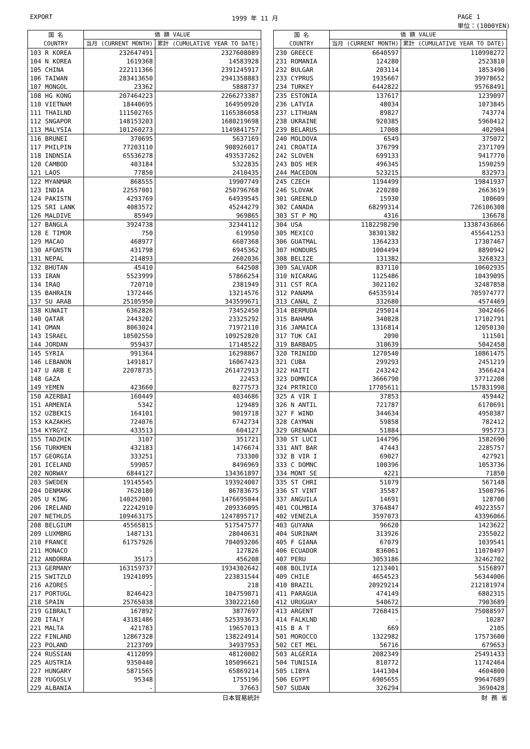EXPORT 1999 年 11 月 PAGE 1
単位：(1000YEN)
| 国 名 COUNTRY | 価 額 VALUE | |
| --- | --- | --- |
| | 当月 (CURRENT MONTH) | 累計 (CUMULATIVE YEAR TO DATE) |
| 103 R KOREA | 232647491 | 2327608089 |
| 104 N KOREA | 1619368 | 14583928 |
| 105 CHINA | 222111366 | 2391245917 |
| 106 TAIWAN | 283413650 | 2941358883 |
| 107 MONGOL | 23362 | 5888737 |
| 108 HG KONG | 207464223 | 2266273387 |
| 110 VIETNAM | 18440695 | 164950920 |
| 111 THAILND | 111502765 | 1165386058 |
| 112 SNGAPOR | 148153203 | 1680219698 |
| 113 MALYSIA | 101260273 | 1149841757 |
| 116 BRUNEI | 370695 | 5637169 |
| 117 PHILPIN | 77203110 | 908926017 |
| 118 INDNSIA | 65536278 | 493537262 |
| 120 CAMBOD | 403184 | 5322835 |
| 121 LAOS | 77850 | 2410435 |
| 122 MYANMAR | 868555 | 19907749 |
| 123 INDIA | 22557001 | 250796768 |
| 124 PAKISTN | 4293769 | 64939545 |
| 125 SRI LANK | 4083572 | 45244279 |
| 126 MALDIVE | 85949 | 969865 |
| 127 BANGLA | 3924738 | 32344112 |
| 128 E TIMOR | 750 | 619950 |
| 129 MACAO | 468977 | 6607368 |
| 130 AFGNSTN | 431798 | 6945362 |
| 131 NEPAL | 214893 | 2602036 |
| 132 BHUTAN | 45410 | 642508 |
| 133 IRAN | 5523999 | 57866254 |
| 134 IRAQ | 720710 | 2381949 |
| 135 BAHRAIN | 1372446 | 13214576 |
| 137 SU ARAB | 25105950 | 343599671 |
| 138 KUWAIT | 6362826 | 73452450 |
| 140 QATAR | 2443202 | 23325292 |
| 141 OMAN | 8063024 | 71972110 |
| 143 ISRAEL | 10502550 | 109252820 |
| 144 JORDAN | 959437 | 17148522 |
| 145 SYRIA | 991364 | 16298867 |
| 146 LEBANON | 1491817 | 16067423 |
| 147 U ARB E | 22078735 | 261472913 |
| 148 GAZA | - | 22453 |
| 149 YEMEN | 423660 | 8277573 |
| 150 AZERBAI | 160449 | 4034686 |
| 151 ARMENIA | 5342 | 129489 |
| 152 UZBEKIS | 164101 | 9019718 |
| 153 KAZAKHS | 724076 | 6742734 |
| 154 KYRGYZ | 433513 | 604127 |
| 155 TADZHIK | 3107 | 351721 |
| 156 TURKMEN | 432183 | 1476674 |
| 157 GEORGIA | 333251 | 733300 |
| 201 ICELAND | 599057 | 8496969 |
| 202 NORWAY | 6844127 | 134361897 |
| 203 SWEDEN | 19145545 | 193924007 |
| 204 DENMARK | 7620180 | 86783675 |
| 205 U KING | 140252001 | 1476695044 |
| 206 IRELAND | 22242910 | 209336095 |
| 207 NETHLDS | 109463175 | 1247895717 |
| 208 BELGIUM | 45565815 | 517547577 |
| 209 LUXMBRG | 1487131 | 28040631 |
| 210 FRANCE | 61757926 | 704093206 |
| 211 MONACO | - | 127826 |
| 212 ANDORRA | 35173 | 456208 |
| 213 GERMANY | 163159737 | 1934302642 |
| 215 SWITZLD | 19241095 | 223831544 |
| 216 AZORES | - | 218 |
| 217 PORTUGL | 8246423 | 104759071 |
| 218 SPAIN | 25765038 | 330222160 |
| 219 GIBRALT | 167892 | 3877697 |
| 220 ITALY | 43181486 | 525393673 |
| 221 MALTA | 421783 | 19657013 |
| 222 FINLAND | 12867328 | 138224914 |
| 223 POLAND | 2123709 | 34937953 |
| 224 RUSSIAN | 4112099 | 48120002 |
| 225 AUSTRIA | 9350440 | 105096621 |
| 227 HUNGARY | 5871565 | 65869214 |
| 228 YUGOSLV | 95348 | 1755196 |
| 229 ALBANIA | - | 37663 |
| 国 名 COUNTRY | 価 額 VALUE | |
| --- | --- | --- |
| | 当月 (CURRENT MONTH) | 累計 (CUMULATIVE YEAR TO DATE) |
| 230 GREECE | 6640597 | 110998272 |
| 231 ROMANIA | 124280 | 2523810 |
| 232 BULGAR | 203114 | 1853490 |
| 233 CYPRUS | 1935667 | 39978652 |
| 234 TURKEY | 6442822 | 95768491 |
| 235 ESTONIA | 137617 | 1239097 |
| 236 LATVIA | 48034 | 1073845 |
| 237 LITHUAN | 89827 | 743774 |
| 238 UKRAINE | 920385 | 5960412 |
| 239 BELARUS | 17008 | 402904 |
| 240 MOLDOVA | 6549 | 375072 |
| 241 CROATIA | 376799 | 2371709 |
| 242 SLOVEN | 699133 | 9417770 |
| 243 BOS HER | 496345 | 1590259 |
| 244 MACEDON | 523215 | 832973 |
| 245 CZECH | 1194499 | 19841937 |
| 246 SLOVAK | 220280 | 2663619 |
| 301 GREENLD | 15930 | 100609 |
| 302 CANADA | 68299314 | 726106308 |
| 303 ST P MQ | 4316 | 136678 |
| 304 USA | 1182298290 | 13387436866 |
| 305 MEXICO | 38301382 | 455641253 |
| 306 GUATMAL | 1364233 | 17307467 |
| 307 HONDURS | 1004494 | 8890942 |
| 308 BELIZE | 131382 | 3268323 |
| 309 SALVADR | 837110 | 10602935 |
| 310 NICARAG | 1125486 | 10439095 |
| 311 CST RCA | 3021102 | 32487858 |
| 312 PANAMA | 64535914 | 705974777 |
| 313 CANAL Z | 332680 | 4574469 |
| 314 BERMUDA | 295014 | 3042466 |
| 315 BAHAMA | 340828 | 17102791 |
| 316 JAMAICA | 1316814 | 12050130 |
| 317 TUK CAI | 2090 | 111501 |
| 319 BARBADS | 310639 | 5042458 |
| 320 TRINIDD | 1270540 | 10861475 |
| 321 CUBA | 299293 | 2451219 |
| 322 HAITI | 243242 | 3566424 |
| 323 DOMNICA | 3666790 | 37712208 |
| 324 PRTRICO | 17705611 | 157831998 |
| 325 A VIR I | 37853 | 459442 |
| 326 N ANTIL | 721787 | 6170691 |
| 327 F WIND | 344634 | 4950387 |
| 328 CAYMAN | 59858 | 782412 |
| 329 GRENADA | 51884 | 995773 |
| 330 ST LUCI | 144796 | 1582690 |
| 331 ANT BAR | 47443 | 2285757 |
| 332 B VIR I | 69027 | 427921 |
| 333 C DOMNC | 100396 | 1053736 |
| 334 MONT SE | 4221 | 71850 |
| 335 ST CHRI | 51079 | 567148 |
| 336 ST VINT | 35587 | 1500796 |
| 337 ANGUILA | 14691 | 128700 |
| 401 COLMBIA | 3764847 | 49223557 |
| 402 VENEZLA | 3597073 | 43396066 |
| 403 GUYANA | 96620 | 1423622 |
| 404 SURINAM | 313926 | 2355022 |
| 405 F GIANA | 67079 | 1039541 |
| 406 ECUADOR | 836061 | 11070497 |
| 407 PERU | 3053186 | 32462702 |
| 408 BOLIVIA | 1213401 | 5156897 |
| 409 CHILE | 4654523 | 56344006 |
| 410 BRAZIL | 20929214 | 212181974 |
| 411 PARAGUA | 474149 | 6802315 |
| 412 URUGUAY | 540672 | 7903689 |
| 413 ARGENT | 7268415 | 75088597 |
| 414 FALKLND | - | 10287 |
| 415 B A T | 669 | 2105 |
| 501 MOROCCO | 1322982 | 17573600 |
| 502 CET MEL | 56716 | 679653 |
| 503 ALGERIA | 2082349 | 25491433 |
| 504 TUNISIA | 810772 | 11742464 |
| 505 LIBYA | 1441304 | 4604800 |
| 506 EGYPT | 6905655 | 99647689 |
| 507 SUDAN | 326294 | 3690428 |
日本貿易統計 財 務 省